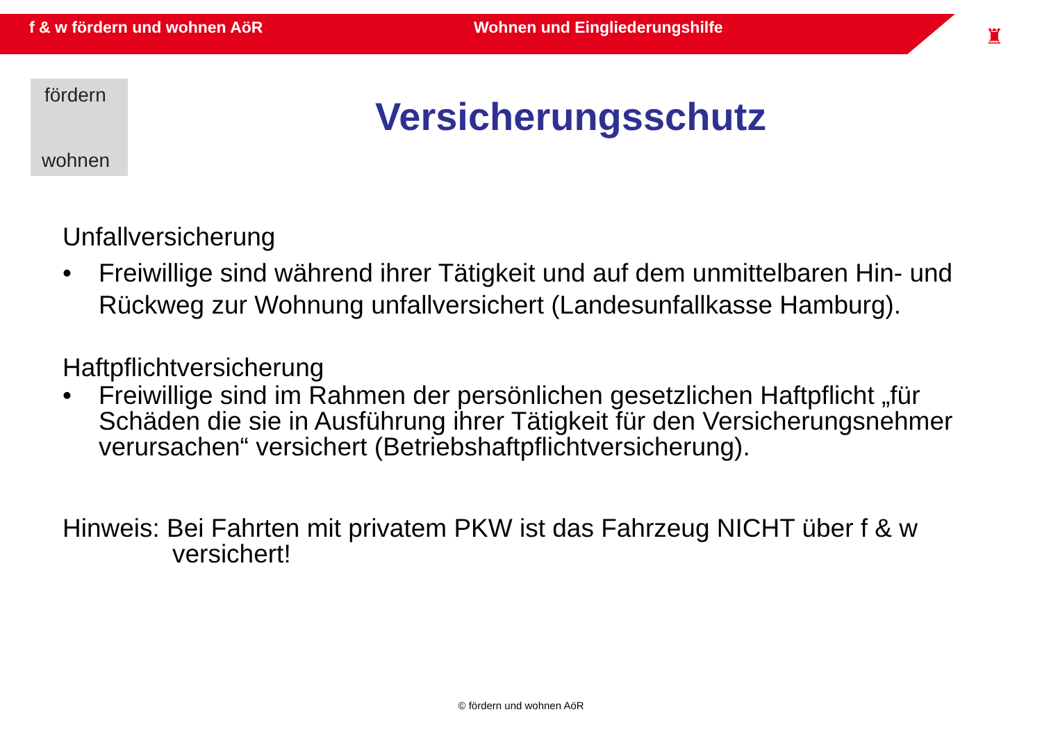f & w fördern und wohnen AöR Wohnen und Eingliederungshilfe
♜
fördern
wohnen
Versicherungsschutz
Unfallversicherung
• Freiwillige sind während ihrer Tätigkeit und auf dem unmittelbaren Hin- und Rückweg zur Wohnung unfallversichert (Landesunfallkasse Hamburg).
Haftpflichtversicherung
• Freiwillige sind im Rahmen der persönlichen gesetzlichen Haftpflicht „für Schäden die sie in Ausführung ihrer Tätigkeit für den Versicherungsnehmer verursachen“ versichert (Betriebshaftpflichtversicherung).
Hinweis: Bei Fahrten mit privatem PKW ist das Fahrzeug NICHT über f & w
versichert!
© fördern und wohnen AöR